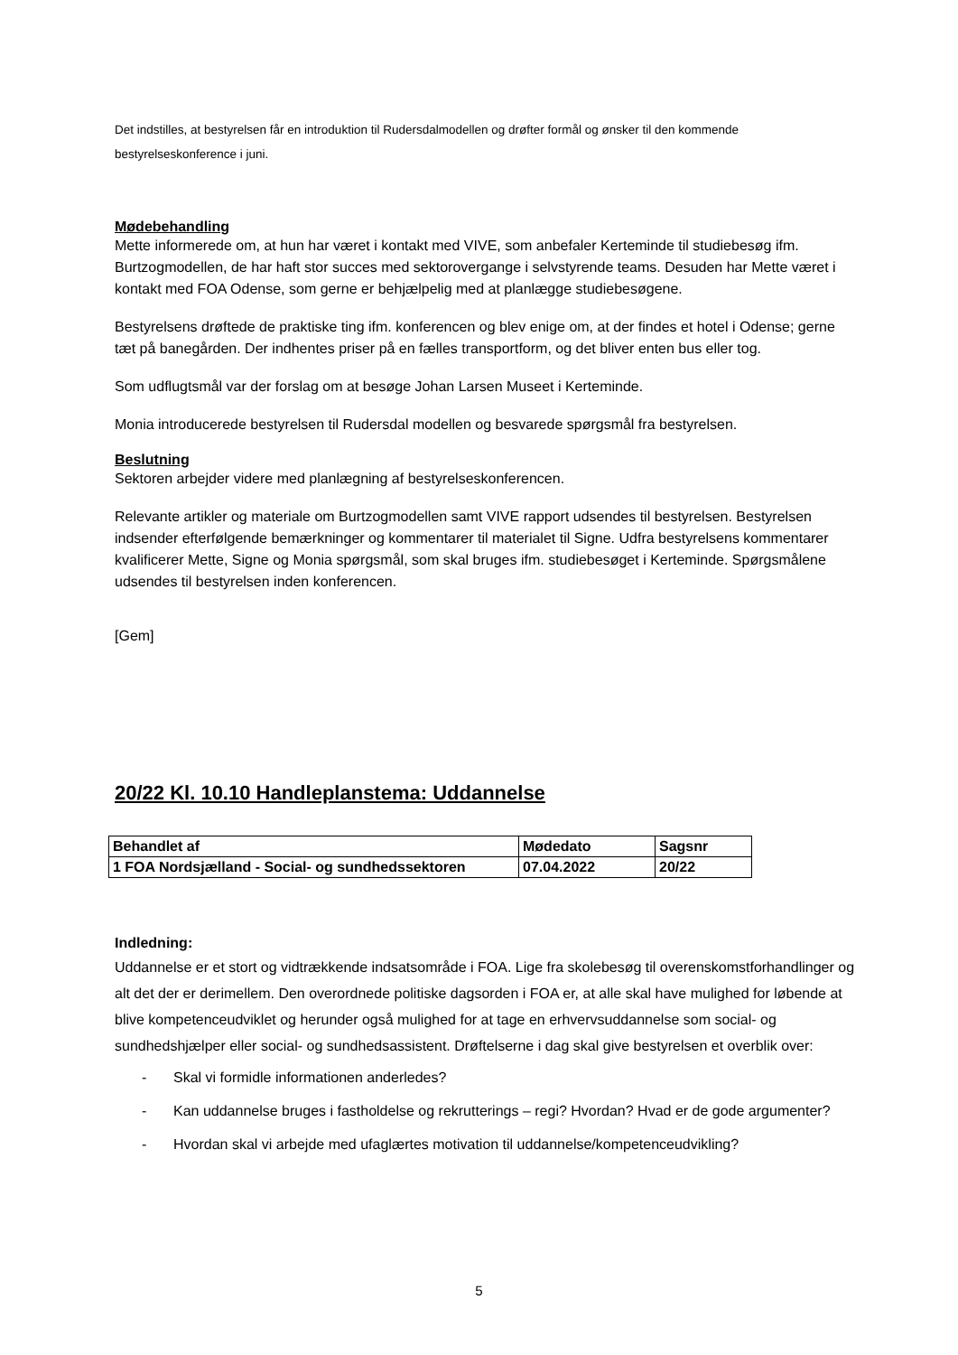Det indstilles, at bestyrelsen får en introduktion til Rudersdalmodellen og drøfter formål og ønsker til den kommende bestyrelseskonference i juni.
Mødebehandling
Mette informerede om, at hun har været i kontakt med VIVE, som anbefaler Kerteminde til studiebesøg ifm. Burtzogmodellen, de har haft stor succes med sektorovergange i selvstyrende teams. Desuden har Mette været i kontakt med FOA Odense, som gerne er behjælpelig med at planlægge studiebesøgene.
Bestyrelsens drøftede de praktiske ting ifm. konferencen og blev enige om, at der findes et hotel i Odense; gerne tæt på banegården. Der indhentes priser på en fælles transportform, og det bliver enten bus eller tog.
Som udflugtsmål var der forslag om at besøge Johan Larsen Museet i Kerteminde.
Monia introducerede bestyrelsen til Rudersdal modellen og besvarede spørgsmål fra bestyrelsen.
Beslutning
Sektoren arbejder videre med planlægning af bestyrelseskonferencen.
Relevante artikler og materiale om Burtzogmodellen samt VIVE rapport udsendes til bestyrelsen. Bestyrelsen indsender efterfølgende bemærkninger og kommentarer til materialet til Signe. Udfra bestyrelsens kommentarer kvalificerer Mette, Signe og Monia spørgsmål, som skal bruges ifm. studiebesøget i Kerteminde. Spørgsmålene udsendes til bestyrelsen inden konferencen.
[Gem]
20/22 Kl. 10.10 Handleplanstema: Uddannelse
| Behandlet af | Mødedato | Sagsnr |
| 1 FOA Nordsjælland - Social- og sundhedssektoren | 07.04.2022 | 20/22 |
Indledning:
Uddannelse er et stort og vidtrækkende indsatsområde i FOA. Lige fra skolebesøg til overenskomstforhandlinger og alt det der er derimellem. Den overordnede politiske dagsorden i FOA er, at alle skal have mulighed for løbende at blive kompetenceudviklet og herunder også mulighed for at tage en erhvervsuddannelse som social- og sundhedshjælper eller social- og sundhedsassistent. Drøftelserne i dag skal give bestyrelsen et overblik over:
- Skal vi formidle informationen anderledes?
- Kan uddannelse bruges i fastholdelse og rekrutterings – regi? Hvordan? Hvad er de gode argumenter?
- Hvordan skal vi arbejde med ufaglærtes motivation til uddannelse/kompetenceudvikling?
5